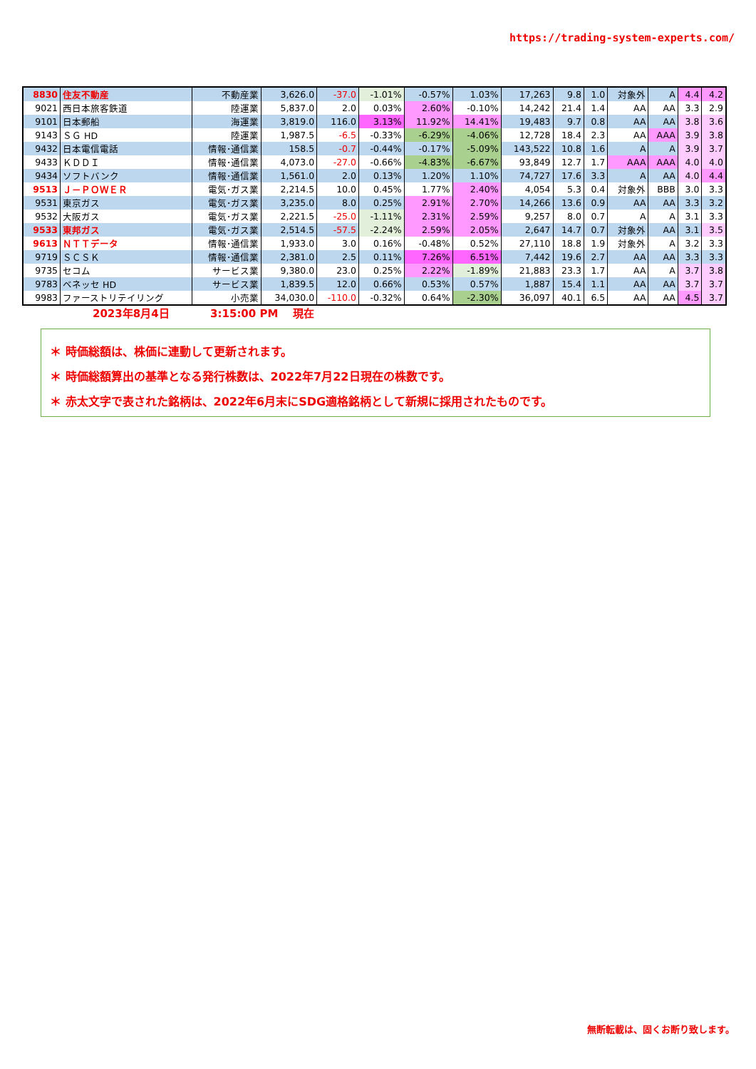https://trading-system-experts.com/
| 8830 | 住友不動産 | 不動産業 | 3,626.0 | -37.0 | -1.01% | -0.57% | 1.03% | 17,263 | 9.8 | 1.0 | 対象外 | A | 4.4 | 4.2 |
| 9021 | 西日本旅客鉄道 | 陸運業 | 5,837.0 | 2.0 | 0.03% | 2.60% | -0.10% | 14,242 | 21.4 | 1.4 | AA | AA | 3.3 | 2.9 |
| 9101 | 日本郵船 | 海運業 | 3,819.0 | 116.0 | 3.13% | 11.92% | 14.41% | 19,483 | 9.7 | 0.8 | AA | AA | 3.8 | 3.6 |
| 9143 | ＳＧ HD | 陸運業 | 1,987.5 | -6.5 | -0.33% | -6.29% | -4.06% | 12,728 | 18.4 | 2.3 | AA | AAA | 3.9 | 3.8 |
| 9432 | 日本電信電話 | 情報･通信業 | 158.5 | -0.7 | -0.44% | -0.17% | -5.09% | 143,522 | 10.8 | 1.6 | A | A | 3.9 | 3.7 |
| 9433 | ＫＤＤＩ | 情報･通信業 | 4,073.0 | -27.0 | -0.66% | -4.83% | -6.67% | 93,849 | 12.7 | 1.7 | AAA | AAA | 4.0 | 4.0 |
| 9434 | ソフトバンク | 情報･通信業 | 1,561.0 | 2.0 | 0.13% | 1.20% | 1.10% | 74,727 | 17.6 | 3.3 | A | AA | 4.0 | 4.4 |
| 9513 | Ｊ－ＰＯＷＥＲ | 電気･ガス業 | 2,214.5 | 10.0 | 0.45% | 1.77% | 2.40% | 4,054 | 5.3 | 0.4 | 対象外 | BBB | 3.0 | 3.3 |
| 9531 | 東京ガス | 電気･ガス業 | 3,235.0 | 8.0 | 0.25% | 2.91% | 2.70% | 14,266 | 13.6 | 0.9 | AA | AA | 3.3 | 3.2 |
| 9532 | 大阪ガス | 電気･ガス業 | 2,221.5 | -25.0 | -1.11% | 2.31% | 2.59% | 9,257 | 8.0 | 0.7 | A | A | 3.1 | 3.3 |
| 9533 | 東邦ガス | 電気･ガス業 | 2,514.5 | -57.5 | -2.24% | 2.59% | 2.05% | 2,647 | 14.7 | 0.7 | 対象外 | AA | 3.1 | 3.5 |
| 9613 | ＮＴＴデータ | 情報･通信業 | 1,933.0 | 3.0 | 0.16% | -0.48% | 0.52% | 27,110 | 18.8 | 1.9 | 対象外 | A | 3.2 | 3.3 |
| 9719 | ＳＣＳＫ | 情報･通信業 | 2,381.0 | 2.5 | 0.11% | 7.26% | 6.51% | 7,442 | 19.6 | 2.7 | AA | AA | 3.3 | 3.3 |
| 9735 | セコム | サービス業 | 9,380.0 | 23.0 | 0.25% | 2.22% | -1.89% | 21,883 | 23.3 | 1.7 | AA | A | 3.7 | 3.8 |
| 9783 | ベネッセ HD | サービス業 | 1,839.5 | 12.0 | 0.66% | 0.53% | 0.57% | 1,887 | 15.4 | 1.1 | AA | AA | 3.7 | 3.7 |
| 9983 | ファーストリテイリング | 小売業 | 34,030.0 | -110.0 | -0.32% | 0.64% | -2.30% | 36,097 | 40.1 | 6.5 | AA | AA | 4.5 | 3.7 |
2023年8月4日 3:15:00 PM 現在
＊ 時価総額は、株価に連動して更新されます。
＊ 時価総額算出の基準となる発行株数は、2022年7月22日現在の株数です。
＊ 赤太文字で表された銘柄は、2022年6月末にSDG適格銘柄として新規に採用されたものです。
無断転載は、固くお断り致します。